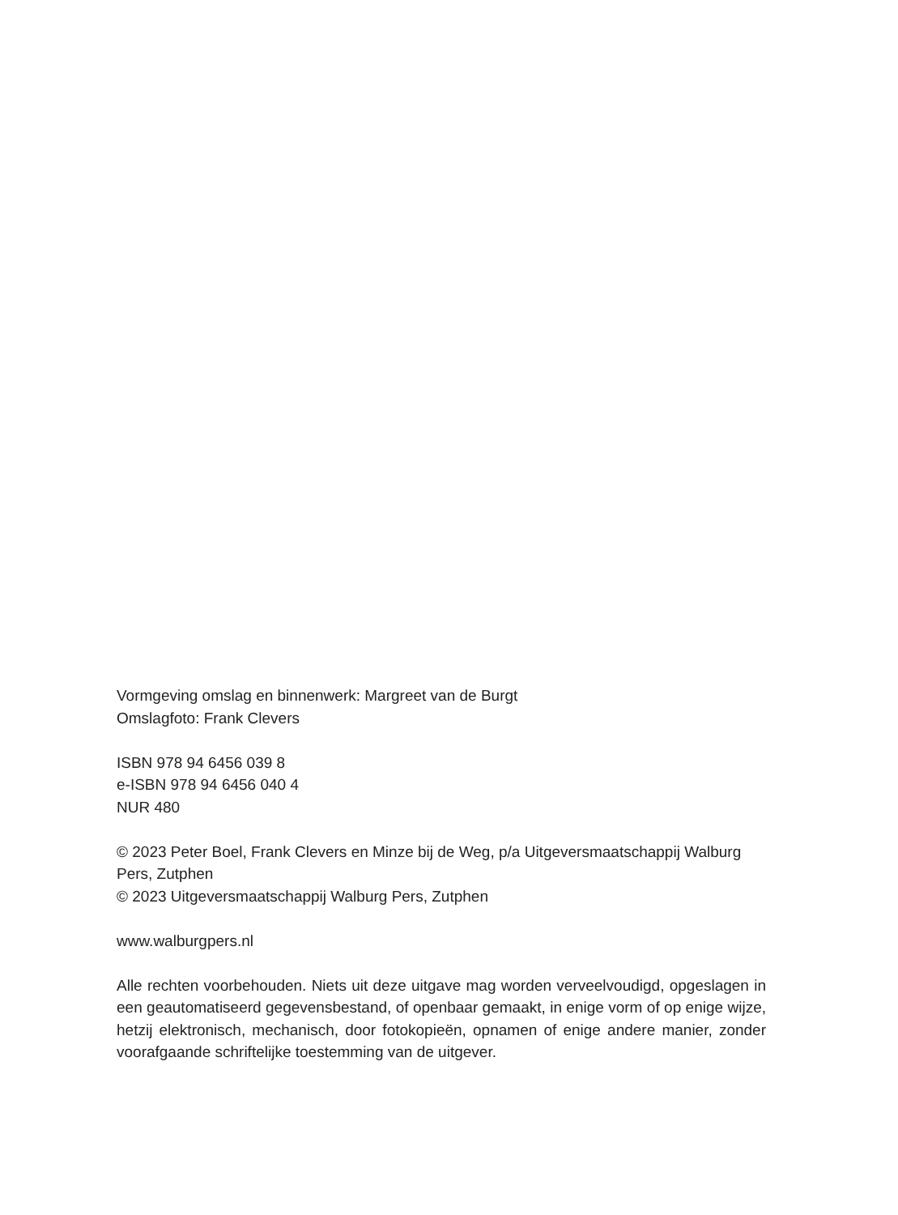Vormgeving omslag en binnenwerk: Margreet van de Burgt
Omslagfoto: Frank Clevers
ISBN 978 94 6456 039 8
e-ISBN 978 94 6456 040 4
NUR 480
© 2023 Peter Boel, Frank Clevers en Minze bij de Weg, p/a Uitgeversmaatschappij Walburg Pers, Zutphen
© 2023 Uitgeversmaatschappij Walburg Pers, Zutphen
www.walburgpers.nl
Alle rechten voorbehouden. Niets uit deze uitgave mag worden verveelvoudigd, opge­slagen in een geautomatiseerd gegevensbestand, of openbaar gemaakt, in enige vorm of op enige wijze, hetzij elektronisch, mechanisch, door fotokopieën, opnamen of enige andere manier, zonder voorafgaande schriftelijke toestemming van de uitgever.